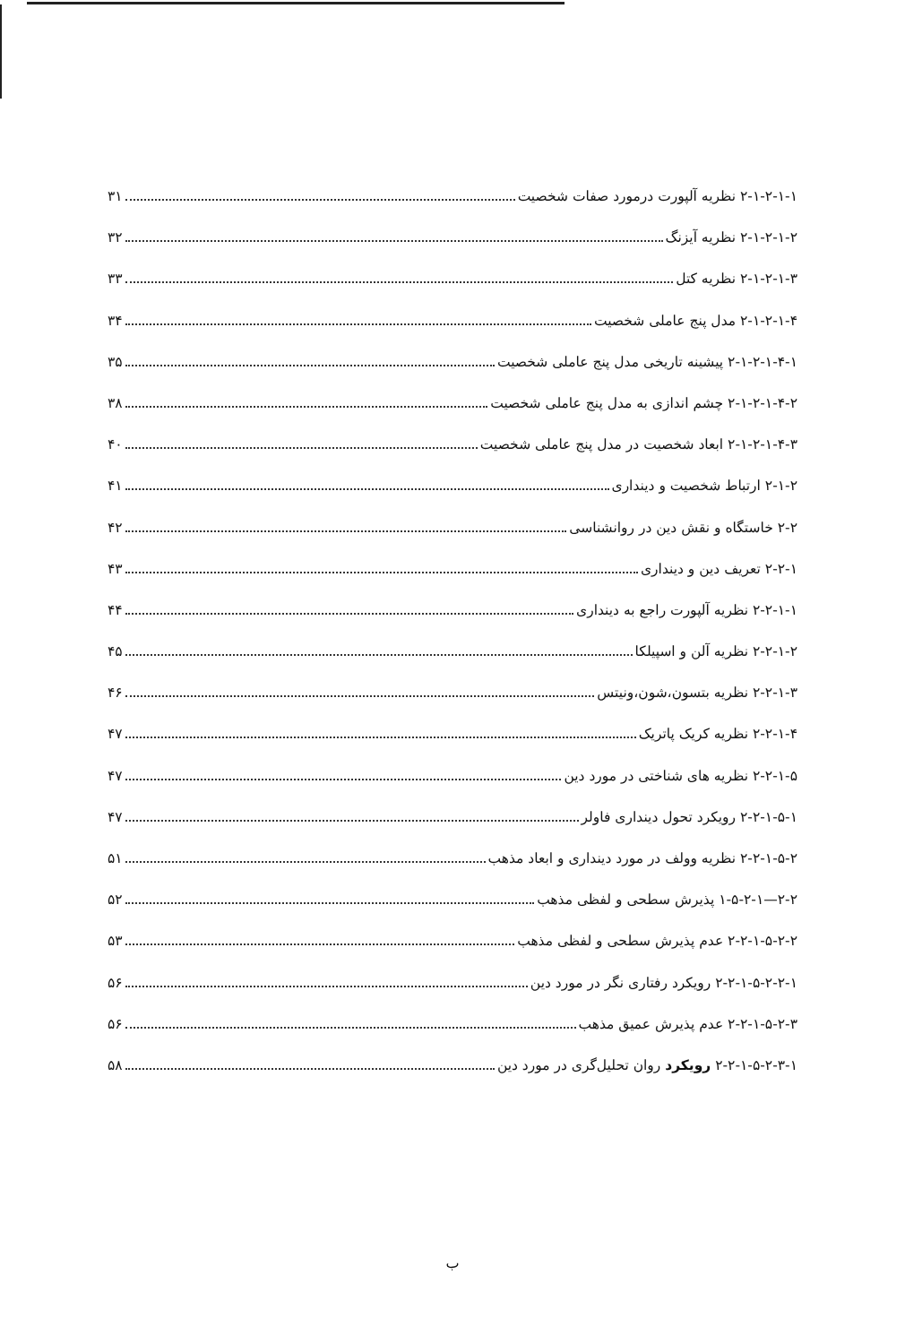۲-۱-۲-۱-۱ نظریه آلپورت درمورد صفات شخصیت ۳۱
۲-۱-۲-۱-۲ نظریه آیزنگ ۳۲
۲-۱-۲-۱-۳ نظریه کتل ۳۳
۲-۱-۲-۱-۴ مدل پنج عاملی شخصیت ۳۴
۲-۱-۲-۱-۴-۱ پیشینه تاریخی مدل پنج عاملی شخصیت ۳۵
۲-۱-۲-۱-۴-۲ چشم اندازی به مدل پنج عاملی شخصیت ۳۸
۲-۱-۲-۱-۴-۳ ابعاد شخصیت در مدل پنج عاملی شخصیت ۴۰
۲-۱-۲ ارتباط شخصیت و دینداری ۴۱
۲-۲ خاستگاه و نقش دین در روانشناسی ۴۲
۲-۲-۱ تعریف دین و دینداری ۴۳
۲-۲-۱-۱ نظریه آلپورت راجع به دینداری ۴۴
۲-۲-۱-۲ نظریه آلن و اسپیلکا ۴۵
۲-۲-۱-۳ نظریه بتسون،شون،ونیتس ۴۶
۲-۲-۱-۴ نظریه کریک پاتریک ۴۷
۲-۲-۱-۵ نظریه های شناختی در مورد دین ۴۷
۲-۲-۱-۵-۱ رویکرد تحول دینداری فاولر ۴۷
۲-۲-۱-۵-۲ نظریه وولف در مورد دینداری و ابعاد مذهب ۵۱
۲-۲—۱-۵-۲-۱ پذیرش سطحی و لفظی مذهب ۵۲
۲-۲-۱-۵-۲-۲ عدم پذیرش سطحی و لفظی مذهب ۵۳
۲-۲-۱-۵-۲-۲-۱ رویکرد رفتاری نگر در مورد دین ۵۶
۲-۲-۱-۵-۲-۳ عدم پذیرش عمیق مذهب ۵۶
۲-۲-۱-۵-۲-۳-۱ رویکرد روان تحلیل‌گری در مورد دین ۵۸
ب